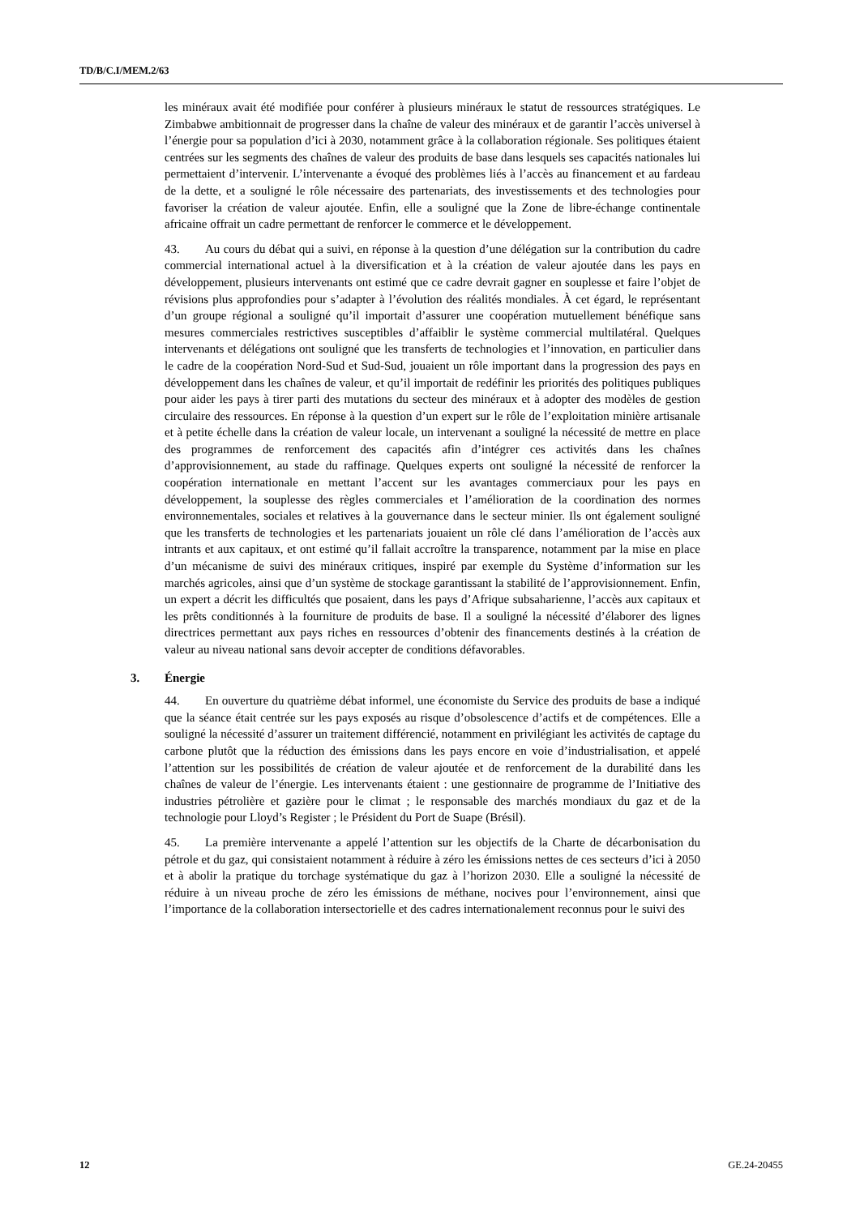TD/B/C.I/MEM.2/63
les minéraux avait été modifiée pour conférer à plusieurs minéraux le statut de ressources stratégiques. Le Zimbabwe ambitionnait de progresser dans la chaîne de valeur des minéraux et de garantir l’accès universel à l’énergie pour sa population d’ici à 2030, notamment grâce à la collaboration régionale. Ses politiques étaient centrées sur les segments des chaînes de valeur des produits de base dans lesquels ses capacités nationales lui permettaient d’intervenir. L’intervenante a évoqué des problèmes liés à l’accès au financement et au fardeau de la dette, et a souligné le rôle nécessaire des partenariats, des investissements et des technologies pour favoriser la création de valeur ajoutée. Enfin, elle a souligné que la Zone de libre-échange continentale africaine offrait un cadre permettant de renforcer le commerce et le développement.
43. Au cours du débat qui a suivi, en réponse à la question d’une délégation sur la contribution du cadre commercial international actuel à la diversification et à la création de valeur ajoutée dans les pays en développement, plusieurs intervenants ont estimé que ce cadre devrait gagner en souplesse et faire l’objet de révisions plus approfondies pour s’adapter à l’évolution des réalités mondiales. À cet égard, le représentant d’un groupe régional a souligné qu’il importait d’assurer une coopération mutuellement bénéfique sans mesures commerciales restrictives susceptibles d’affaiblir le système commercial multilatéral. Quelques intervenants et délégations ont souligné que les transferts de technologies et l’innovation, en particulier dans le cadre de la coopération Nord-Sud et Sud-Sud, jouaient un rôle important dans la progression des pays en développement dans les chaînes de valeur, et qu’il importait de redéfinir les priorités des politiques publiques pour aider les pays à tirer parti des mutations du secteur des minéraux et à adopter des modèles de gestion circulaire des ressources. En réponse à la question d’un expert sur le rôle de l’exploitation minière artisanale et à petite échelle dans la création de valeur locale, un intervenant a souligné la nécessité de mettre en place des programmes de renforcement des capacités afin d’intégrer ces activités dans les chaînes d’approvisionnement, au stade du raffinage. Quelques experts ont souligné la nécessité de renforcer la coopération internationale en mettant l’accent sur les avantages commerciaux pour les pays en développement, la souplesse des règles commerciales et l’amélioration de la coordination des normes environnementales, sociales et relatives à la gouvernance dans le secteur minier. Ils ont également souligné que les transferts de technologies et les partenariats jouaient un rôle clé dans l’amélioration de l’accès aux intrants et aux capitaux, et ont estimé qu’il fallait accroître la transparence, notamment par la mise en place d’un mécanisme de suivi des minéraux critiques, inspiré par exemple du Système d’information sur les marchés agricoles, ainsi que d’un système de stockage garantissant la stabilité de l’approvisionnement. Enfin, un expert a décrit les difficultés que posaient, dans les pays d’Afrique subsaharienne, l’accès aux capitaux et les prêts conditionnés à la fourniture de produits de base. Il a souligné la nécessité d’élaborer des lignes directrices permettant aux pays riches en ressources d’obtenir des financements destinés à la création de valeur au niveau national sans devoir accepter de conditions défavorables.
3. Énergie
44. En ouverture du quatrième débat informel, une économiste du Service des produits de base a indiqué que la séance était centrée sur les pays exposés au risque d’obsolescence d’actifs et de compétences. Elle a souligné la nécessité d’assurer un traitement différencié, notamment en privilégiant les activités de captage du carbone plutôt que la réduction des émissions dans les pays encore en voie d’industrialisation, et appelé l’attention sur les possibilités de création de valeur ajoutée et de renforcement de la durabilité dans les chaînes de valeur de l’énergie. Les intervenants étaient : une gestionnaire de programme de l’Initiative des industries pétrolière et gazière pour le climat ; le responsable des marchés mondiaux du gaz et de la technologie pour Lloyd’s Register ; le Président du Port de Suape (Brésil).
45. La première intervenante a appelé l’attention sur les objectifs de la Charte de décarbonisation du pétrole et du gaz, qui consistaient notamment à réduire à zéro les émissions nettes de ces secteurs d’ici à 2050 et à abolir la pratique du torchage systématique du gaz à l’horizon 2030. Elle a souligné la nécessité de réduire à un niveau proche de zéro les émissions de méthane, nocives pour l’environnement, ainsi que l’importance de la collaboration intersectorielle et des cadres internationalement reconnus pour le suivi des
12 GE.24-20455